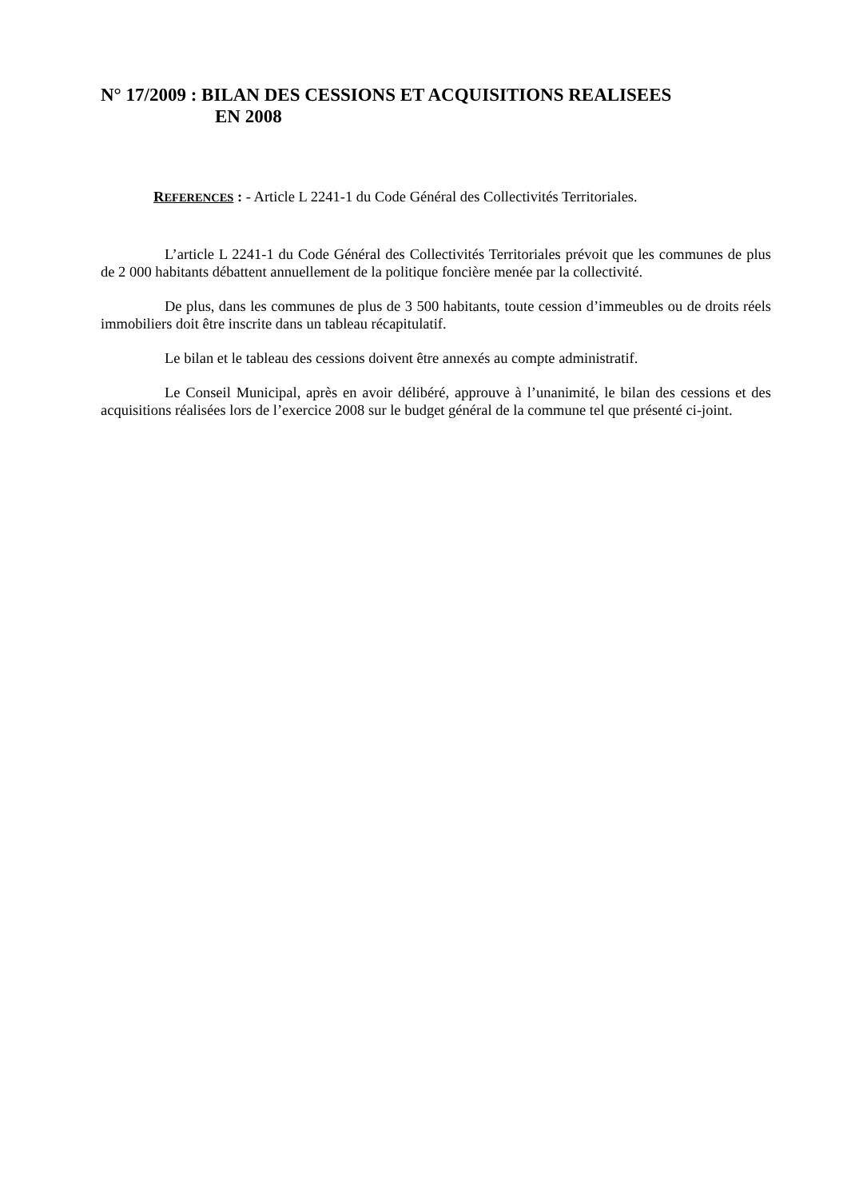N° 17/2009 : BILAN DES CESSIONS ET ACQUISITIONS REALISEES
EN 2008
REFERENCES : - Article L 2241-1 du Code Général des Collectivités Territoriales.
L’article L 2241-1 du Code Général des Collectivités Territoriales prévoit que les communes de plus de 2 000 habitants débattent annuellement de la politique foncière menée par la collectivité.
De plus, dans les communes de plus de 3 500 habitants, toute cession d’immeubles ou de droits réels immobiliers doit être inscrite dans un tableau récapitulatif.
Le bilan et le tableau des cessions doivent être annexés au compte administratif.
Le Conseil Municipal, après en avoir délibéré, approuve à l’unanimité, le bilan des cessions et des acquisitions réalisées lors de l’exercice 2008 sur le budget général de la commune tel que présenté ci-joint.